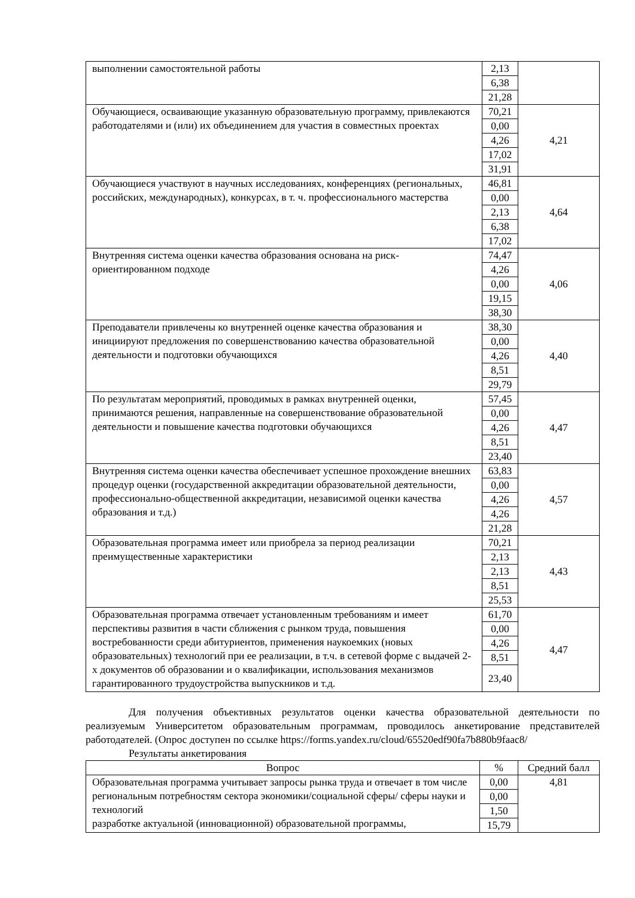| выполнении самостоятельной работы | 2,13 | |
| | 6,38 | |
| | 21,28 | |
| Обучающиеся, осваивающие указанную образовательную программу, привлекаются работодателями и (или) их объединением для участия в совместных проектах | 70,21 | 4,21 |
| | 0,00 | |
| | 4,26 | |
| | 17,02 | |
| | 31,91 | |
| Обучающиеся участвуют в научных исследованиях, конференциях (региональных, российских, международных), конкурсах, в т. ч. профессионального мастерства | 46,81 | 4,64 |
| | 0,00 | |
| | 2,13 | |
| | 6,38 | |
| | 17,02 | |
| Внутренняя система оценки качества образования основана на риск-ориентированном подходе | 74,47 | 4,06 |
| | 4,26 | |
| | 0,00 | |
| | 19,15 | |
| | 38,30 | |
| Преподаватели привлечены ко внутренней оценке качества образования и инициируют предложения по совершенствованию качества образовательной деятельности и подготовки обучающихся | 38,30 | 4,40 |
| | 0,00 | |
| | 4,26 | |
| | 8,51 | |
| | 29,79 | |
| По результатам мероприятий, проводимых в рамках внутренней оценки, принимаются решения, направленные на совершенствование образовательной деятельности и повышение качества подготовки обучающихся | 57,45 | 4,47 |
| | 0,00 | |
| | 4,26 | |
| | 8,51 | |
| | 23,40 | |
| Внутренняя система оценки качества обеспечивает успешное прохождение внешних процедур оценки (государственной аккредитации образовательной деятельности, профессионально-общественной аккредитации, независимой оценки качества образования и т.д.) | 63,83 | 4,57 |
| | 0,00 | |
| | 4,26 | |
| | 4,26 | |
| | 21,28 | |
| Образовательная программа имеет или приобрела за период реализации преимущественные характеристики | 70,21 | 4,43 |
| | 2,13 | |
| | 2,13 | |
| | 8,51 | |
| | 25,53 | |
| Образовательная программа отвечает установленным требованиям и имеет перспективы развития в части сближения с рынком труда, повышения востребованности среди абитуриентов, применения наукоемких (новых образовательных) технологий при ее реализации, в т.ч. в сетевой форме с выдачей 2-х документов об образовании и о квалификации, использования механизмов гарантированного трудоустройства выпускников и т.д. | 61,70 | 4,47 |
| | 0,00 | |
| | 4,26 | |
| | 8,51 | |
| | 23,40 | |
Для получения объективных результатов оценки качества образовательной деятельности по реализуемым Университетом образовательным программам, проводилось анкетирование представителей работодателей. (Опрос доступен по ссылке https://forms.yandex.ru/cloud/65520edf90fa7b880b9faac8/
Результаты анкетирования
| Вопрос | % | Средний балл |
| --- | --- | --- |
| Образовательная программа учитывает запросы рынка труда и отвечает в том числе региональным потребностям сектора экономики/социальной сферы/ сферы науки и технологий разработке актуальной (инновационной) образовательной программы, | 0,00 | 4,81 |
| | 0,00 | |
| | 1,50 | |
| | 15,79 | |